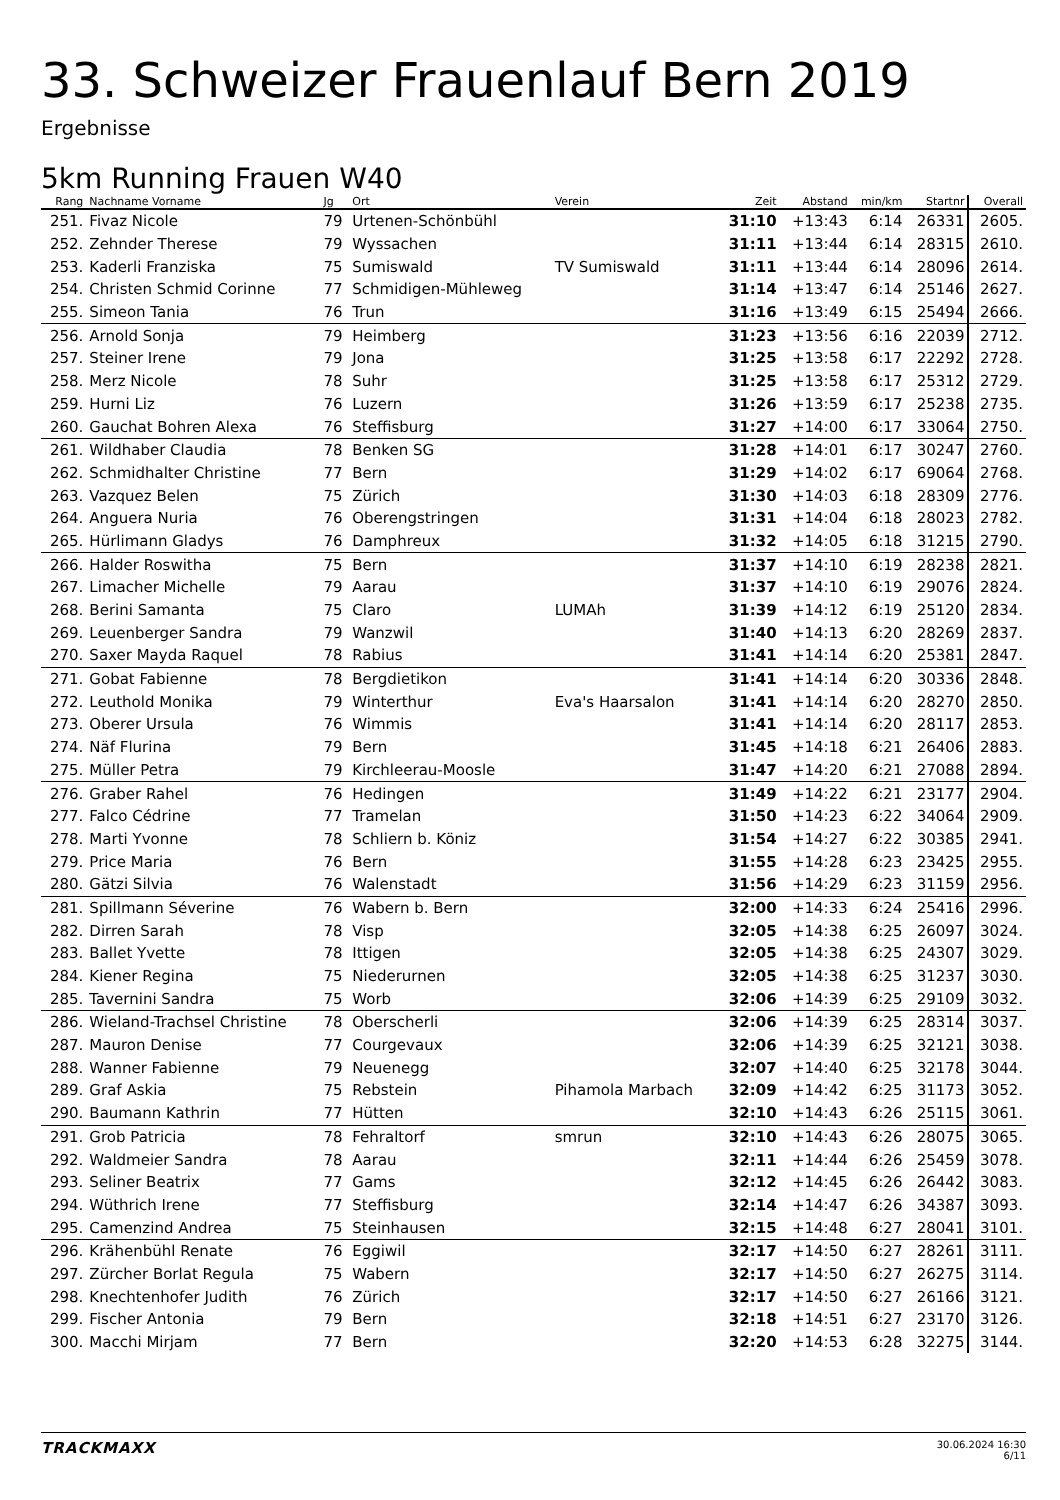33. Schweizer Frauenlauf Bern 2019
Ergebnisse
5km Running Frauen W40
| Rang | Nachname Vorname | Jg | Ort | Verein | Zeit | Abstand | min/km | Startnr | Overall |
| --- | --- | --- | --- | --- | --- | --- | --- | --- | --- |
| 251. | Fivaz Nicole | 79 | Urtenen-Schönbühl | | 31:10 | +13:43 | 6:14 | 26331 | 2605. |
| 252. | Zehnder Therese | 79 | Wyssachen | | 31:11 | +13:44 | 6:14 | 28315 | 2610. |
| 253. | Kaderli Franziska | 75 | Sumiswald | TV Sumiswald | 31:11 | +13:44 | 6:14 | 28096 | 2614. |
| 254. | Christen Schmid Corinne | 77 | Schmidigen-Mühleweg | | 31:14 | +13:47 | 6:14 | 25146 | 2627. |
| 255. | Simeon Tania | 76 | Trun | | 31:16 | +13:49 | 6:15 | 25494 | 2666. |
| 256. | Arnold Sonja | 79 | Heimberg | | 31:23 | +13:56 | 6:16 | 22039 | 2712. |
| 257. | Steiner Irene | 79 | Jona | | 31:25 | +13:58 | 6:17 | 22292 | 2728. |
| 258. | Merz Nicole | 78 | Suhr | | 31:25 | +13:58 | 6:17 | 25312 | 2729. |
| 259. | Hurni Liz | 76 | Luzern | | 31:26 | +13:59 | 6:17 | 25238 | 2735. |
| 260. | Gauchat Bohren Alexa | 76 | Steffisburg | | 31:27 | +14:00 | 6:17 | 33064 | 2750. |
| 261. | Wildhaber Claudia | 78 | Benken SG | | 31:28 | +14:01 | 6:17 | 30247 | 2760. |
| 262. | Schmidhalter Christine | 77 | Bern | | 31:29 | +14:02 | 6:17 | 69064 | 2768. |
| 263. | Vazquez Belen | 75 | Zürich | | 31:30 | +14:03 | 6:18 | 28309 | 2776. |
| 264. | Anguera Nuria | 76 | Oberengstringen | | 31:31 | +14:04 | 6:18 | 28023 | 2782. |
| 265. | Hürlimann Gladys | 76 | Damphreux | | 31:32 | +14:05 | 6:18 | 31215 | 2790. |
| 266. | Halder Roswitha | 75 | Bern | | 31:37 | +14:10 | 6:19 | 28238 | 2821. |
| 267. | Limacher Michelle | 79 | Aarau | | 31:37 | +14:10 | 6:19 | 29076 | 2824. |
| 268. | Berini Samanta | 75 | Claro | LUMAh | 31:39 | +14:12 | 6:19 | 25120 | 2834. |
| 269. | Leuenberger Sandra | 79 | Wanzwil | | 31:40 | +14:13 | 6:20 | 28269 | 2837. |
| 270. | Saxer Mayda Raquel | 78 | Rabius | | 31:41 | +14:14 | 6:20 | 25381 | 2847. |
| 271. | Gobat Fabienne | 78 | Bergdietikon | | 31:41 | +14:14 | 6:20 | 30336 | 2848. |
| 272. | Leuthold Monika | 79 | Winterthur | Eva's Haarsalon | 31:41 | +14:14 | 6:20 | 28270 | 2850. |
| 273. | Oberer Ursula | 76 | Wimmis | | 31:41 | +14:14 | 6:20 | 28117 | 2853. |
| 274. | Näf Flurina | 79 | Bern | | 31:45 | +14:18 | 6:21 | 26406 | 2883. |
| 275. | Müller Petra | 79 | Kirchleerau-Moosle | | 31:47 | +14:20 | 6:21 | 27088 | 2894. |
| 276. | Graber Rahel | 76 | Hedingen | | 31:49 | +14:22 | 6:21 | 23177 | 2904. |
| 277. | Falco Cédrine | 77 | Tramelan | | 31:50 | +14:23 | 6:22 | 34064 | 2909. |
| 278. | Marti Yvonne | 78 | Schliern b. Köniz | | 31:54 | +14:27 | 6:22 | 30385 | 2941. |
| 279. | Price Maria | 76 | Bern | | 31:55 | +14:28 | 6:23 | 23425 | 2955. |
| 280. | Gätzi Silvia | 76 | Walenstadt | | 31:56 | +14:29 | 6:23 | 31159 | 2956. |
| 281. | Spillmann Séverine | 76 | Wabern b. Bern | | 32:00 | +14:33 | 6:24 | 25416 | 2996. |
| 282. | Dirren Sarah | 78 | Visp | | 32:05 | +14:38 | 6:25 | 26097 | 3024. |
| 283. | Ballet Yvette | 78 | Ittigen | | 32:05 | +14:38 | 6:25 | 24307 | 3029. |
| 284. | Kiener Regina | 75 | Niederurnen | | 32:05 | +14:38 | 6:25 | 31237 | 3030. |
| 285. | Tavernini Sandra | 75 | Worb | | 32:06 | +14:39 | 6:25 | 29109 | 3032. |
| 286. | Wieland-Trachsel Christine | 78 | Oberscherli | | 32:06 | +14:39 | 6:25 | 28314 | 3037. |
| 287. | Mauron Denise | 77 | Courgevaux | | 32:06 | +14:39 | 6:25 | 32121 | 3038. |
| 288. | Wanner Fabienne | 79 | Neuenegg | | 32:07 | +14:40 | 6:25 | 32178 | 3044. |
| 289. | Graf Askia | 75 | Rebstein | Pihamola Marbach | 32:09 | +14:42 | 6:25 | 31173 | 3052. |
| 290. | Baumann Kathrin | 77 | Hütten | | 32:10 | +14:43 | 6:26 | 25115 | 3061. |
| 291. | Grob Patricia | 78 | Fehraltorf | smrun | 32:10 | +14:43 | 6:26 | 28075 | 3065. |
| 292. | Waldmeier Sandra | 78 | Aarau | | 32:11 | +14:44 | 6:26 | 25459 | 3078. |
| 293. | Seliner Beatrix | 77 | Gams | | 32:12 | +14:45 | 6:26 | 26442 | 3083. |
| 294. | Wüthrich Irene | 77 | Steffisburg | | 32:14 | +14:47 | 6:26 | 34387 | 3093. |
| 295. | Camenzind Andrea | 75 | Steinhausen | | 32:15 | +14:48 | 6:27 | 28041 | 3101. |
| 296. | Krähenbühl Renate | 76 | Eggiwil | | 32:17 | +14:50 | 6:27 | 28261 | 3111. |
| 297. | Zürcher Borlat Regula | 75 | Wabern | | 32:17 | +14:50 | 6:27 | 26275 | 3114. |
| 298. | Knechtenhofer Judith | 76 | Zürich | | 32:17 | +14:50 | 6:27 | 26166 | 3121. |
| 299. | Fischer Antonia | 79 | Bern | | 32:18 | +14:51 | 6:27 | 23170 | 3126. |
| 300. | Macchi Mirjam | 77 | Bern | | 32:20 | +14:53 | 6:28 | 32275 | 3144. |
TRACKMAXX
30.06.2024 16:30
6/11